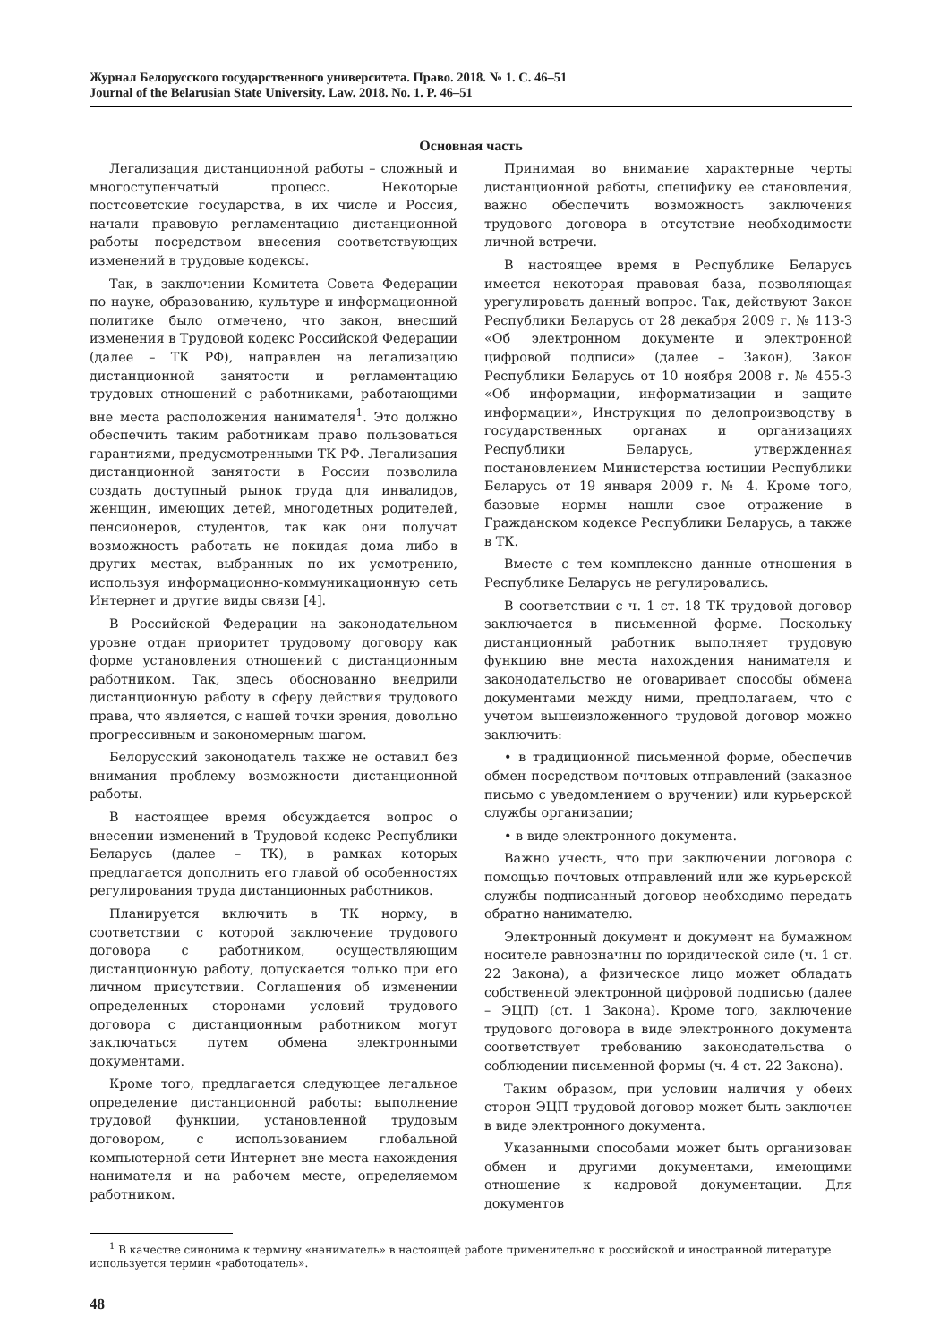Журнал Белорусского государственного университета. Право. 2018. № 1. С. 46–51
Journal of the Belarusian State University. Law. 2018. No. 1. P. 46–51
Основная часть
Легализация дистанционной работы – сложный и многоступенчатый процесс. Некоторые постсоветские государства, в их числе и Россия, начали правовую регламентацию дистанционной работы посредством внесения соответствующих изменений в трудовые кодексы.
Так, в заключении Комитета Совета Федерации по науке, образованию, культуре и информационной политике было отмечено, что закон, внесший изменения в Трудовой кодекс Российской Федерации (далее – ТК РФ), направлен на легализацию дистанционной занятости и регламентацию трудовых отношений с работниками, работающими вне места расположения нанимателя<sup>1</sup>. Это должно обеспечить таким работникам право пользоваться гарантиями, предусмотренными ТК РФ. Легализация дистанционной занятости в России позволила создать доступный рынок труда для инвалидов, женщин, имеющих детей, многодетных родителей, пенсионеров, студентов, так как они получат возможность работать не покидая дома либо в других местах, выбранных по их усмотрению, используя информационно-коммуникационную сеть Интернет и другие виды связи [4].
В Российской Федерации на законодательном уровне отдан приоритет трудовому договору как форме установления отношений с дистанционным работником. Так, здесь обоснованно внедрили дистанционную работу в сферу действия трудового права, что является, с нашей точки зрения, довольно прогрессивным и закономерным шагом.
Белорусский законодатель также не оставил без внимания проблему возможности дистанционной работы.
В настоящее время обсуждается вопрос о внесении изменений в Трудовой кодекс Республики Беларусь (далее – ТК), в рамках которых предлагается дополнить его главой об особенностях регулирования труда дистанционных работников.
Планируется включить в ТК норму, в соответствии с которой заключение трудового договора с работником, осуществляющим дистанционную работу, допускается только при его личном присутствии. Соглашения об изменении определенных сторонами условий трудового договора с дистанционным работником могут заключаться путем обмена электронными документами.
Кроме того, предлагается следующее легальное определение дистанционной работы: выполнение трудовой функции, установленной трудовым договором, с использованием глобальной компьютерной сети Интернет вне места нахождения нанимателя и на рабочем месте, определяемом работником.
Принимая во внимание характерные черты дистанционной работы, специфику ее становления, важно обеспечить возможность заключения трудового договора в отсутствие необходимости личной встречи.
В настоящее время в Республике Беларусь имеется некоторая правовая база, позволяющая урегулировать данный вопрос. Так, действуют Закон Республики Беларусь от 28 декабря 2009 г. № 113-З «Об электронном документе и электронной цифровой подписи» (далее – Закон), Закон Республики Беларусь от 10 ноября 2008 г. № 455-З «Об информации, информатизации и защите информации», Инструкция по делопроизводству в государственных органах и организациях Республики Беларусь, утвержденная постановлением Министерства юстиции Республики Беларусь от 19 января 2009 г. № 4. Кроме того, базовые нормы нашли свое отражение в Гражданском кодексе Республики Беларусь, а также в ТК.
Вместе с тем комплексно данные отношения в Республике Беларусь не регулировались.
В соответствии с ч. 1 ст. 18 ТК трудовой договор заключается в письменной форме. Поскольку дистанционный работник выполняет трудовую функцию вне места нахождения нанимателя и законодательство не оговаривает способы обмена документами между ними, предполагаем, что с учетом вышеизложенного трудовой договор можно заключить:
• в традиционной письменной форме, обеспечив обмен посредством почтовых отправлений (заказное письмо с уведомлением о вручении) или курьерской службы организации;
• в виде электронного документа.
Важно учесть, что при заключении договора с помощью почтовых отправлений или же курьерской службы подписанный договор необходимо передать обратно нанимателю.
Электронный документ и документ на бумажном носителе равнозначны по юридической силе (ч. 1 ст. 22 Закона), а физическое лицо может обладать собственной электронной цифровой подписью (далее – ЭЦП) (ст. 1 Закона). Кроме того, заключение трудового договора в виде электронного документа соответствует требованию законодательства о соблюдении письменной формы (ч. 4 ст. 22 Закона).
Таким образом, при условии наличия у обеих сторон ЭЦП трудовой договор может быть заключен в виде электронного документа.
Указанными способами может быть организован обмен и другими документами, имеющими отношение к кадровой документации. Для документов
<sup>1</sup> В качестве синонима к термину «наниматель» в настоящей работе применительно к российской и иностранной литературе используется термин «работодатель».
48